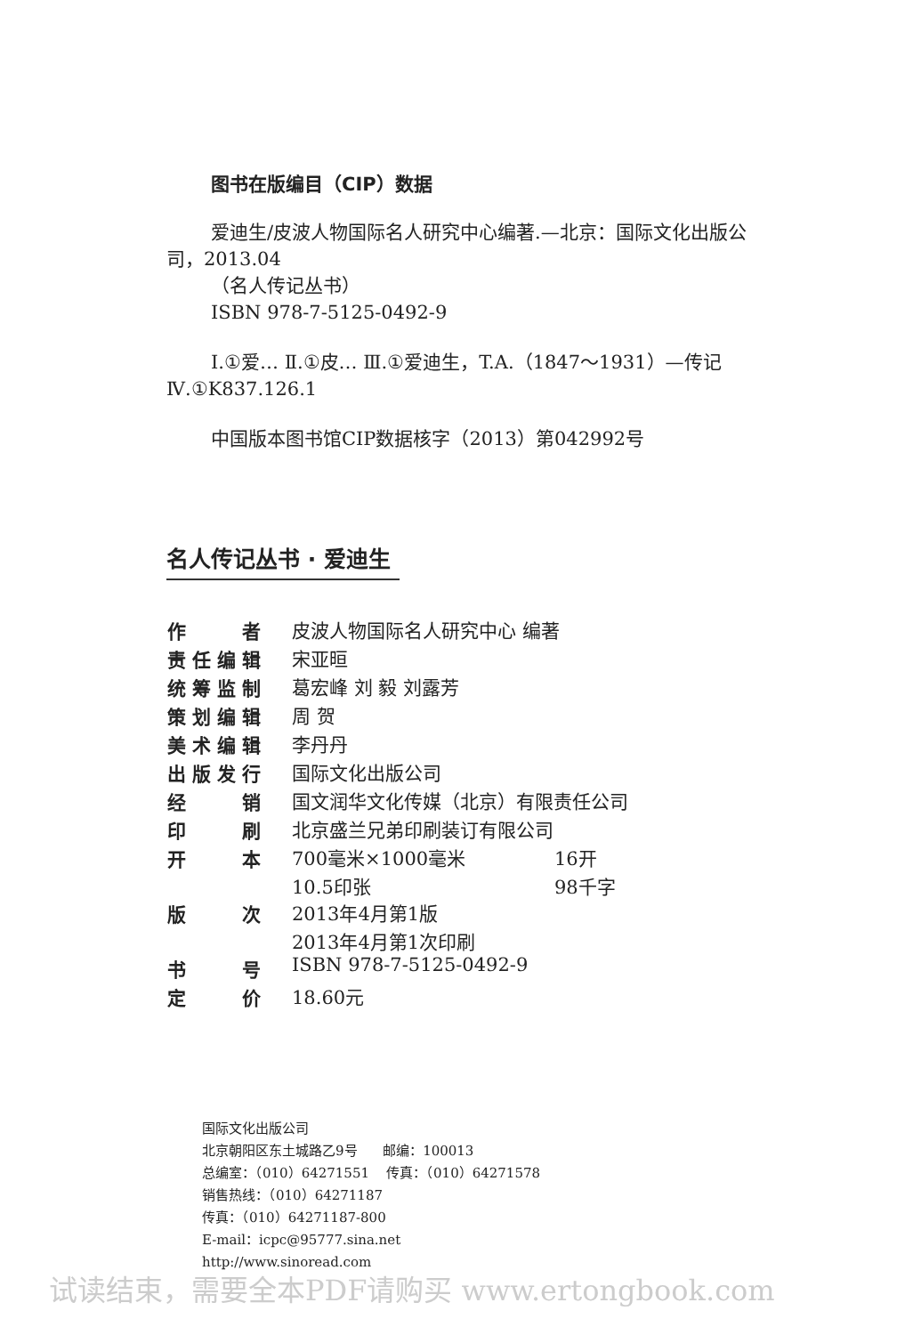图书在版编目（CIP）数据
爱迪生/皮波人物国际名人研究中心编著.—北京：国际文化出版公司，2013.04
（名人传记丛书）
ISBN 978-7-5125-0492-9
Ⅰ.①爱… Ⅱ.①皮… Ⅲ.①爱迪生，T.A.（1847～1931）—传记 Ⅳ.①K837.126.1
中国版本图书馆CIP数据核字（2013）第042992号
名人传记丛书 · 爱迪生
| 作者 | 皮波人物国际名人研究中心 编著 | |
| 责任编辑 | 宋亚晅 | |
| 统筹监制 | 葛宏峰 刘 毅 刘露芳 | |
| 策划编辑 | 周 贺 | |
| 美术编辑 | 李丹丹 | |
| 出版发行 | 国际文化出版公司 | |
| 经销 | 国文润华文化传媒（北京）有限责任公司 | |
| 印刷 | 北京盛兰兄弟印刷装订有限公司 | |
| 开本 | 700毫米×1000毫米 | 16开 |
| | 10.5印张 | 98千字 |
| 版次 | 2013年4月第1版 | |
| | 2013年4月第1次印刷 | |
| 书号 | ISBN 978-7-5125-0492-9 | |
| 定价 | 18.60元 | |
国际文化出版公司
北京朝阳区东土城路乙9号 邮编：100013
总编室：（010）64271551 传真：（010）64271578
销售热线：（010）64271187
传真：（010）64271187-800
E-mail：icpc@95777.sina.net
http://www.sinoread.com
试读结束，需要全本PDF请购买 www.ertongbook.com